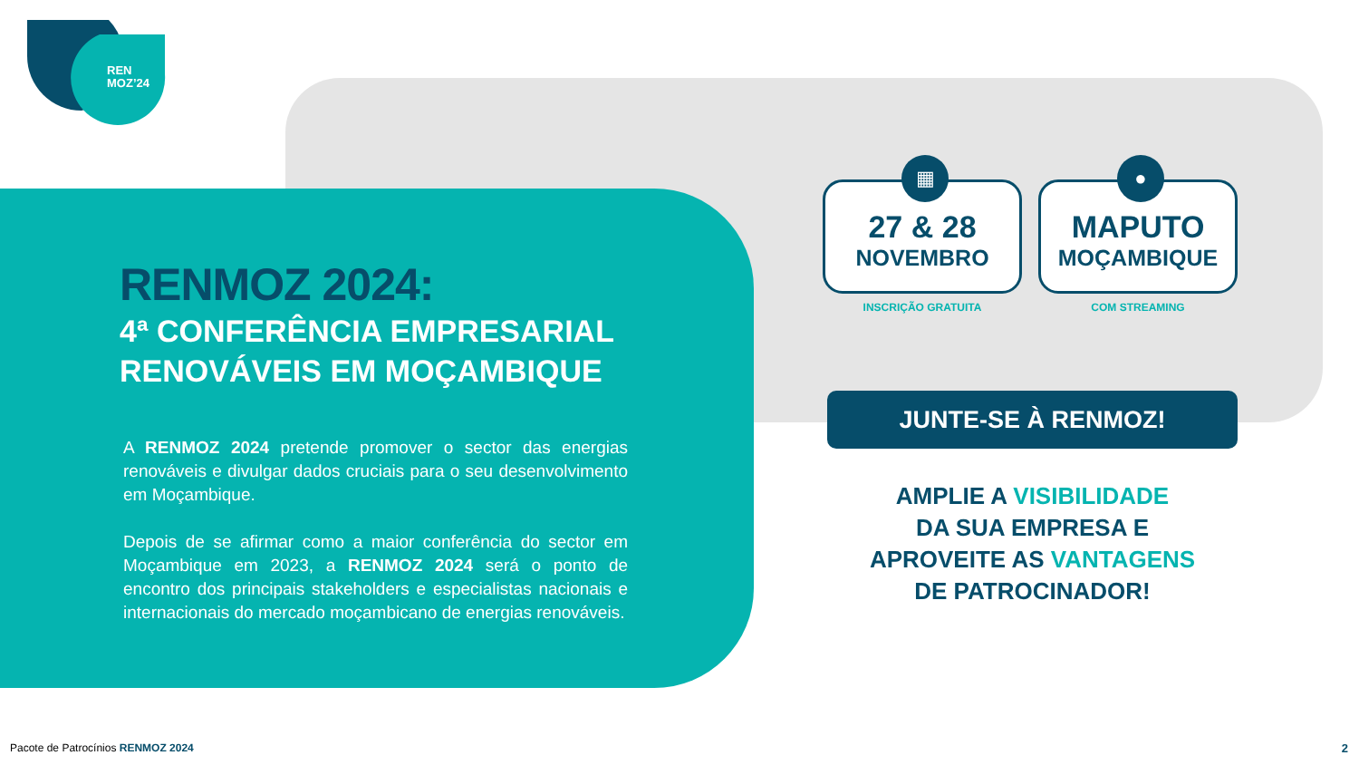REN
MOZ’24
RENMOZ 2024:
4ª CONFERÊNCIA EMPRESARIAL RENOVÁVEIS EM MOÇAMBIQUE
A RENMOZ 2024 pretende promover o sector das energias renováveis e divulgar dados cruciais para o seu desenvolvimento em Moçambique.
Depois de se afirmar como a maior conferência do sector em Moçambique em 2023, a RENMOZ 2024 será o ponto de encontro dos principais stakeholders e especialistas nacionais e internacionais do mercado moçambicano de energias renováveis.
▦
27 & 28
NOVEMBRO
INSCRIÇÃO GRATUITA
●
MAPUTO
MOÇAMBIQUE
COM STREAMING
JUNTE-SE À RENMOZ!
AMPLIE A VISIBILIDADE
DA SUA EMPRESA E
APROVEITE AS VANTAGENS
DE PATROCINADOR!
Pacote de Patrocínios RENMOZ 2024
2